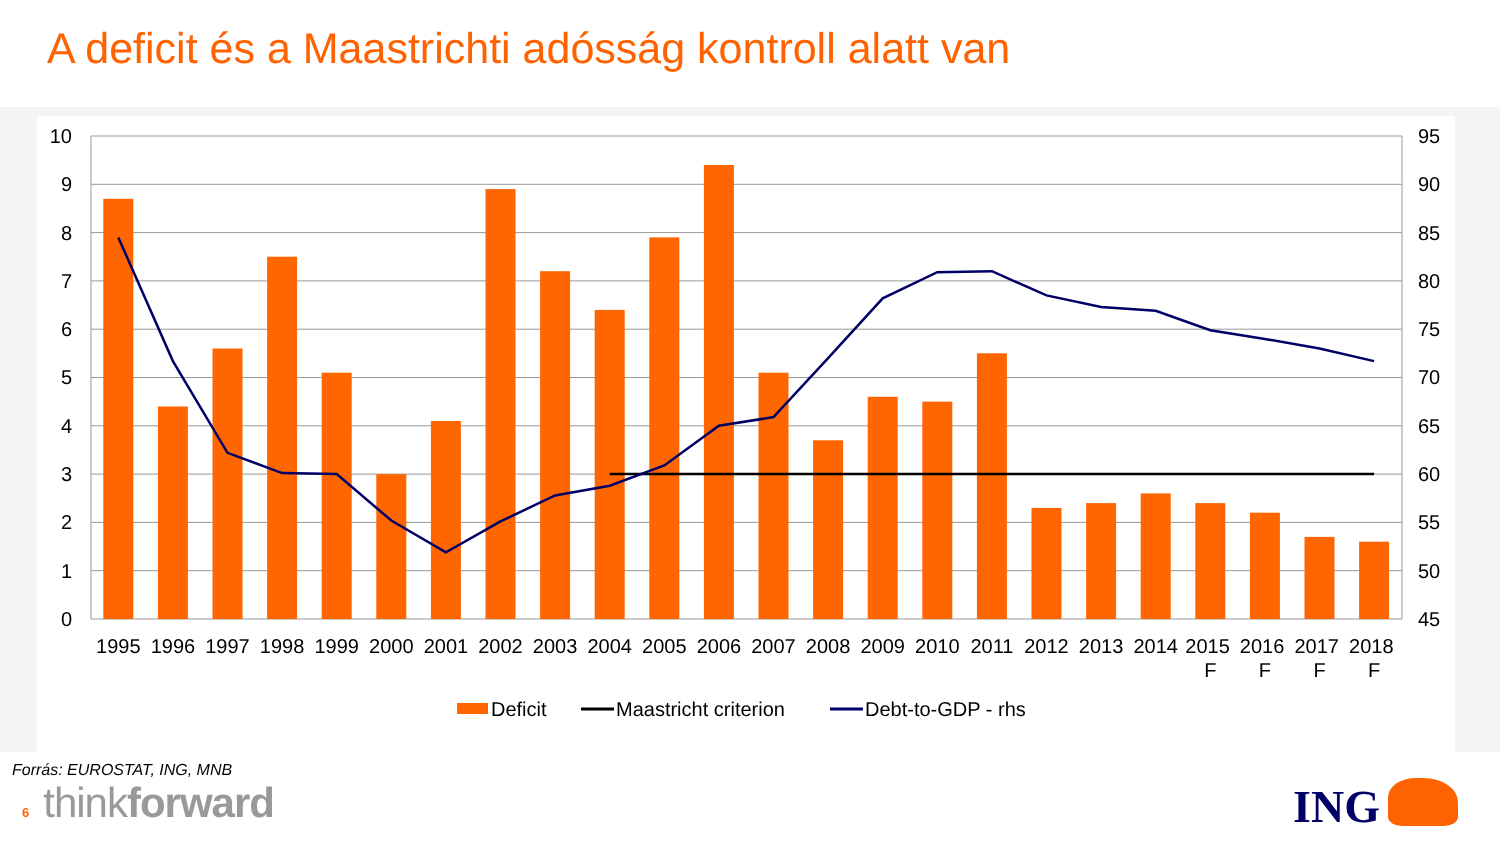A deficit és a Maastrichti adósság kontroll alatt van
10
9
8
7
6
5
4
3
2
1
0
95
90
85
80
75
70
65
60
55
50
45
1995
1996
1997
1998
1999
2000
2001
2002
2003
2004
2005
2006
2007
2008
2009
2010
2011
2012
2013
2014
2015 F
2016 F
2017 F
2018 F
Deficit
Maastricht criterion
Debt-to-GDP - rhs
Forrás: EUROSTAT, ING, MNB
6 thinkforward
ING